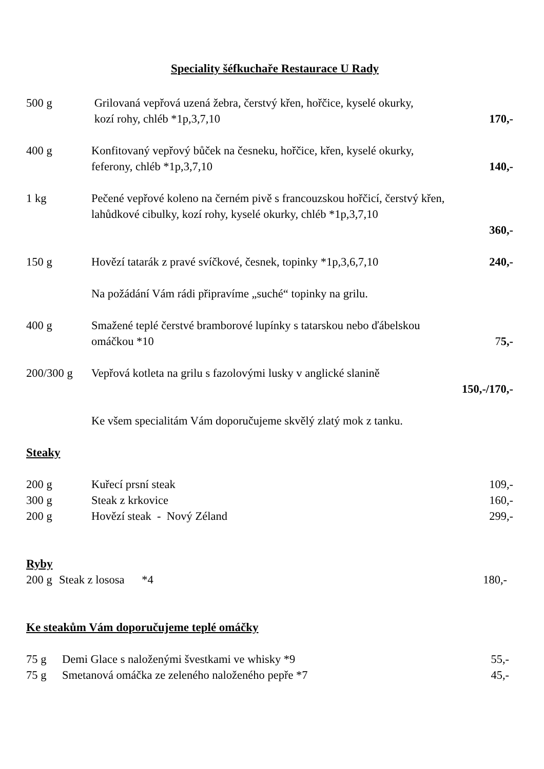Speciality šéfkuchaře Restaurace U Rady
500 g Grilovaná vepřová uzená žebra, čerstvý křen, hořčice, kyselé okurky,
kozí rohy, chléb *1p,3,7,10
170,-
400 g Konfitovaný vepřový bůček na česneku, hořčice, křen, kyselé okurky,
feferony, chléb *1p,3,7,10
140,-
1 kg Pečené vepřové koleno na černém pivě s francouzskou hořčicí, čerstvý křen,
lahůdkové cibulky, kozí rohy, kyselé okurky, chléb *1p,3,7,10
360,-
150 g Hovězí tatarák z pravé svíčkové, česnek, topinky *1p,3,6,7,10
240,-
Na požádání Vám rádi připravíme „suché“ topinky na grilu.
400 g Smažené teplé čerstvé bramborové lupínky s tatarskou nebo ďábelskou
omáčkou *10
75,-
200/300 g Vepřová kotleta na grilu s fazolovými lusky v anglické slanině
150,-/170,-
Ke všem specialitám Vám doporučujeme skvělý zlatý mok z tanku.
Steaky
200 g Kuřecí prsní steak 109,-
300 g Steak z krkovice 160,-
200 g Hovězí steak - Nový Zéland 299,-
Ryby
200 g
Steak z lososa *4 180,-
Ke steakům Vám doporučujeme teplé omáčky
75 g Demi Glace s naloženými švestkami ve whisky *9
55,-
75 g Smetanová omáčka ze zeleného naloženého pepře *7
45,-